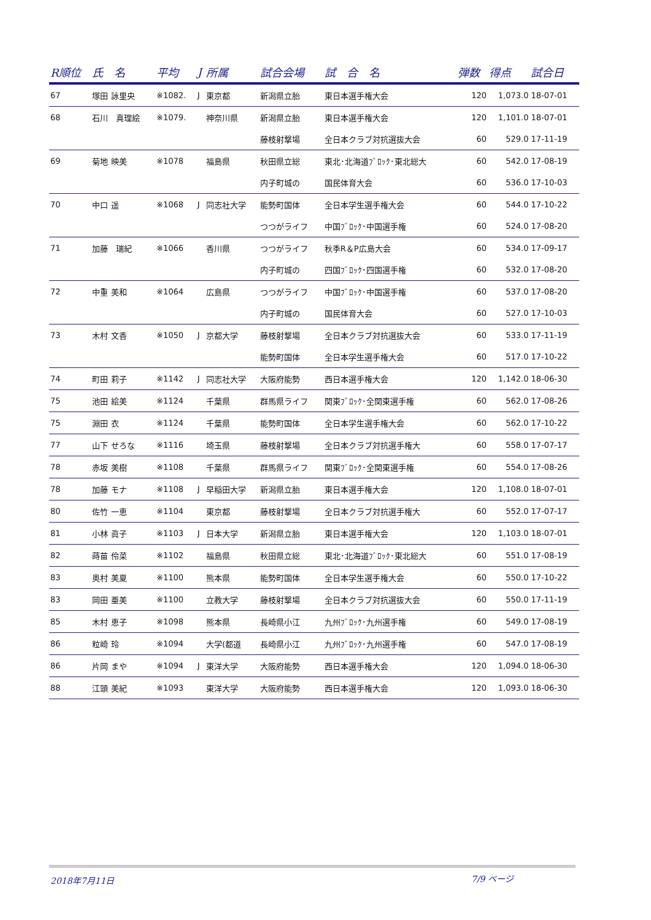| R順位 | 氏 名 | 平均 | J | 所属 | 試合会場 | 試 合 名 | 弾数 | 得点 | 試合日 |
| --- | --- | --- | --- | --- | --- | --- | --- | --- | --- |
| 67 | 塚田 詠里央 | ※1082. | J | 東京都 | 新潟県立胎 | 東日本選手権大会 | 120 | 1,073.0 | 18-07-01 |
| 68 | 石川 真理絵 | ※1079. | | 神奈川県 | 新潟県立胎 | 東日本選手権大会 | 120 | 1,101.0 | 18-07-01 |
| | | | | | 藤枝射撃場 | 全日本クラブ対抗選抜大会 | 60 | 529.0 | 17-11-19 |
| 69 | 菊地 映美 | ※1078 | | 福島県 | 秋田県立総 | 東北･北海道ﾌﾞﾛｯｸ･東北総大 | 60 | 542.0 | 17-08-19 |
| | | | | | 内子町城の | 国民体育大会 | 60 | 536.0 | 17-10-03 |
| 70 | 中口 遥 | ※1068 | J | 同志社大学 | 能勢町国体 | 全日本学生選手権大会 | 60 | 544.0 | 17-10-22 |
| | | | | | つつがライフ | 中国ﾌﾞﾛｯｸ･中国選手権 | 60 | 524.0 | 17-08-20 |
| 71 | 加藤 瑞紀 | ※1066 | | 香川県 | つつがライフ | 秋季R＆P広島大会 | 60 | 534.0 | 17-09-17 |
| | | | | | 内子町城の | 四国ﾌﾞﾛｯｸ･四国選手権 | 60 | 532.0 | 17-08-20 |
| 72 | 中重 美和 | ※1064 | | 広島県 | つつがライフ | 中国ﾌﾞﾛｯｸ･中国選手権 | 60 | 537.0 | 17-08-20 |
| | | | | | 内子町城の | 国民体育大会 | 60 | 527.0 | 17-10-03 |
| 73 | 木村 文香 | ※1050 | J | 京都大学 | 藤枝射撃場 | 全日本クラブ対抗選抜大会 | 60 | 533.0 | 17-11-19 |
| | | | | | 能勢町国体 | 全日本学生選手権大会 | 60 | 517.0 | 17-10-22 |
| 74 | 町田 莉子 | ※1142 | J | 同志社大学 | 大阪府能勢 | 西日本選手権大会 | 120 | 1,142.0 | 18-06-30 |
| 75 | 池田 絵美 | ※1124 | | 千葉県 | 群馬県ライフ | 関東ﾌﾞﾛｯｸ･全関東選手権 | 60 | 562.0 | 17-08-26 |
| 75 | 淵田 衣 | ※1124 | | 千葉県 | 能勢町国体 | 全日本学生選手権大会 | 60 | 562.0 | 17-10-22 |
| 77 | 山下 せろな | ※1116 | | 埼玉県 | 藤枝射撃場 | 全日本クラブ対抗選手権大 | 60 | 558.0 | 17-07-17 |
| 78 | 赤坂 美樹 | ※1108 | | 千葉県 | 群馬県ライフ | 関東ﾌﾞﾛｯｸ･全関東選手権 | 60 | 554.0 | 17-08-26 |
| 78 | 加藤 モナ | ※1108 | J | 早稲田大学 | 新潟県立胎 | 東日本選手権大会 | 120 | 1,108.0 | 18-07-01 |
| 80 | 佐竹 一恵 | ※1104 | | 東京都 | 藤枝射撃場 | 全日本クラブ対抗選手権大 | 60 | 552.0 | 17-07-17 |
| 81 | 小林 眞子 | ※1103 | J | 日本大学 | 新潟県立胎 | 東日本選手権大会 | 120 | 1,103.0 | 18-07-01 |
| 82 | 蒔苗 伶菜 | ※1102 | | 福島県 | 秋田県立総 | 東北･北海道ﾌﾞﾛｯｸ･東北総大 | 60 | 551.0 | 17-08-19 |
| 83 | 奥村 美夏 | ※1100 | | 熊本県 | 能勢町国体 | 全日本学生選手権大会 | 60 | 550.0 | 17-10-22 |
| 83 | 岡田 亜美 | ※1100 | | 立教大学 | 藤枝射撃場 | 全日本クラブ対抗選抜大会 | 60 | 550.0 | 17-11-19 |
| 85 | 木村 恵子 | ※1098 | | 熊本県 | 長崎県小江 | 九州ﾌﾞﾛｯｸ･九州選手権 | 60 | 549.0 | 17-08-19 |
| 86 | 粒崎 玲 | ※1094 | | 大学(都道 | 長崎県小江 | 九州ﾌﾞﾛｯｸ･九州選手権 | 60 | 547.0 | 17-08-19 |
| 86 | 片岡 まや | ※1094 | J | 東洋大学 | 大阪府能勢 | 西日本選手権大会 | 120 | 1,094.0 | 18-06-30 |
| 88 | 江頭 美紀 | ※1093 | | 東洋大学 | 大阪府能勢 | 西日本選手権大会 | 120 | 1,093.0 | 18-06-30 |
2018年7月11日 7/9 ページ